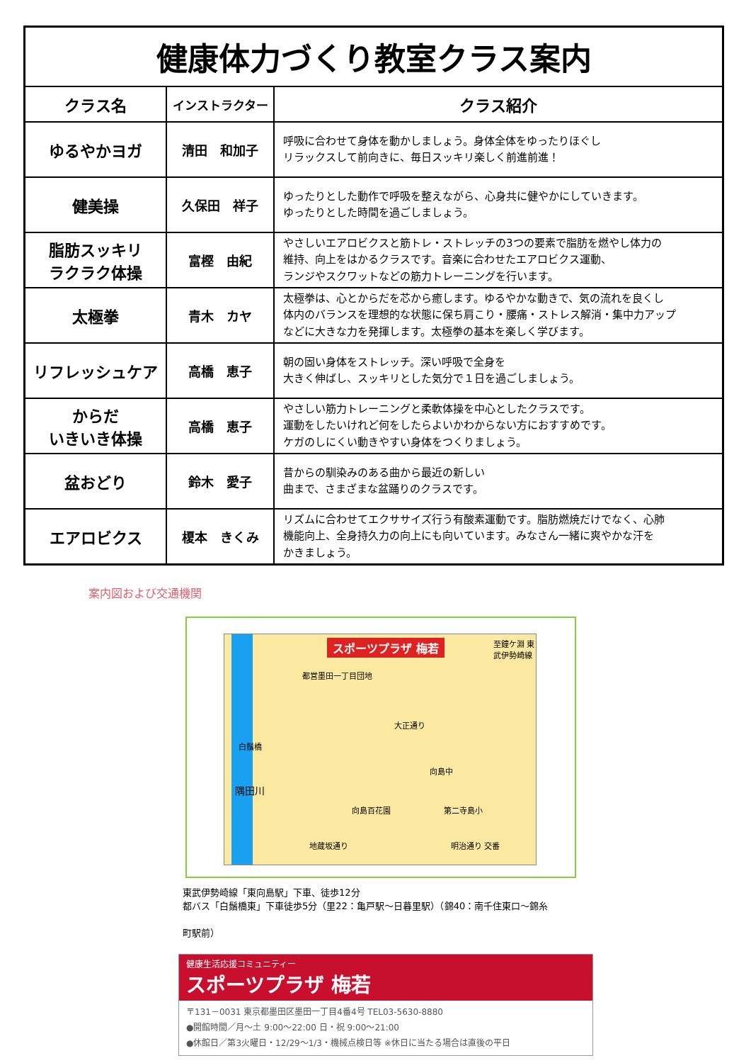| 健康体力づくり教室クラス案内 | | |
| クラス名 | インストラクター | クラス紹介 |
| ゆるやかヨガ | 清田 和加子 | 呼吸に合わせて身体を動かしましょう。身体全体をゆったりほぐし リラックスして前向きに、毎日スッキリ楽しく前進前進！ |
| 健美操 | 久保田 祥子 | ゆったりとした動作で呼吸を整えながら、心身共に健やかにしていきます。 ゆったりとした時間を過ごしましょう。 |
| 脂肪スッキリ ラクラク体操 | 富樫 由紀 | やさしいエアロビクスと筋トレ・ストレッチの3つの要素で脂肪を燃やし体力の 維持、向上をはかるクラスです。音楽に合わせたエアロビクス運動、 ランジやスクワットなどの筋力トレーニングを行います。 |
| 太極拳 | 青木 カヤ | 太極拳は、心とからだを芯から癒します。ゆるやかな動きで、気の流れを良くし 体内のバランスを理想的な状態に保ち肩こり・腰痛・ストレス解消・集中力アップ などに大きな力を発揮します。太極拳の基本を楽しく学びます。 |
| リフレッシュケア | 高橋 恵子 | 朝の固い身体をストレッチ。深い呼吸で全身を 大きく伸ばし、スッキリとした気分で１日を過ごしましょう。 |
| からだ いきいき体操 | 高橋 恵子 | やさしい筋力トレーニングと柔軟体操を中心としたクラスです。 運動をしたいけれど何をしたらよいかわからない方におすすめです。 ケガのしにくい動きやすい身体をつくりましょう。 |
| 盆おどり | 鈴木 愛子 | 昔からの馴染みのある曲から最近の新しい 曲まで、さまざまな盆踊りのクラスです。 |
| エアロビクス | 榎本 きくみ | リズムに合わせてエクササイズ行う有酸素運動です。脂肪燃焼だけでなく、心肺 機能向上、全身持久力の向上にも向いています。みなさん一緒に爽やかな汗を かきましょう。 |
案内図および交通機関
スポーツプラザ 梅若
都営墨田一丁目団地
大正通り
白鬚橋
隅田川
向島中
向島百花園 第二寺島小
地蔵坂通り 明治通り 交番
至鐘ケ淵 東武伊勢崎線
東武伊勢崎線「東向島駅」下車、徒歩12分
都バス「白鬚橋東」下車徒歩5分（里22：亀戸駅～日暮里駅）（錦40：南千住東口～錦糸
町駅前）
健康生活応援コミュニティー
スポーツプラザ 梅若
〒131－0031 東京都墨田区墨田一丁目4番4号 TEL03-5630-8880
●開館時間／月～土 9:00～22:00 日・祝 9:00～21:00
●休館日／第3火曜日・12/29～1/3・機械点検日等 ※休日に当たる場合は直後の平日